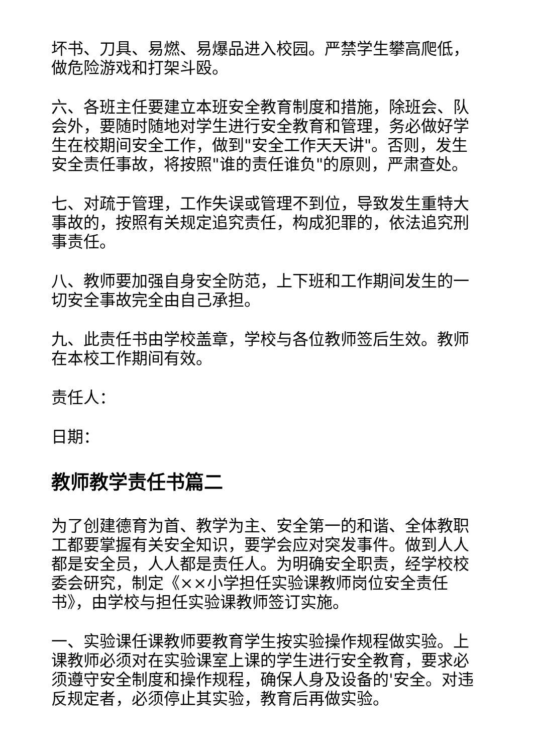坏书、刀具、易燃、易爆品进入校园。严禁学生攀高爬低，做危险游戏和打架斗殴。
六、各班主任要建立本班安全教育制度和措施，除班会、队会外，要随时随地对学生进行安全教育和管理，务必做好学生在校期间安全工作，做到"安全工作天天讲"。否则，发生安全责任事故，将按照"谁的责任谁负"的原则，严肃查处。
七、对疏于管理，工作失误或管理不到位，导致发生重特大事故的，按照有关规定追究责任，构成犯罪的，依法追究刑事责任。
八、教师要加强自身安全防范，上下班和工作期间发生的一切安全事故完全由自己承担。
九、此责任书由学校盖章，学校与各位教师签后生效。教师在本校工作期间有效。
责任人：
日期：
教师教学责任书篇二
为了创建德育为首、教学为主、安全第一的和谐、全体教职工都要掌握有关安全知识，要学会应对突发事件。做到人人都是安全员，人人都是责任人。为明确安全职责，经学校校委会研究，制定《××小学担任实验课教师岗位安全责任书》，由学校与担任实验课教师签订实施。
一、实验课任课教师要教育学生按实验操作规程做实验。上课教师必须对在实验课室上课的学生进行安全教育，要求必须遵守安全制度和操作规程，确保人身及设备的'安全。对违反规定者，必须停止其实验，教育后再做实验。